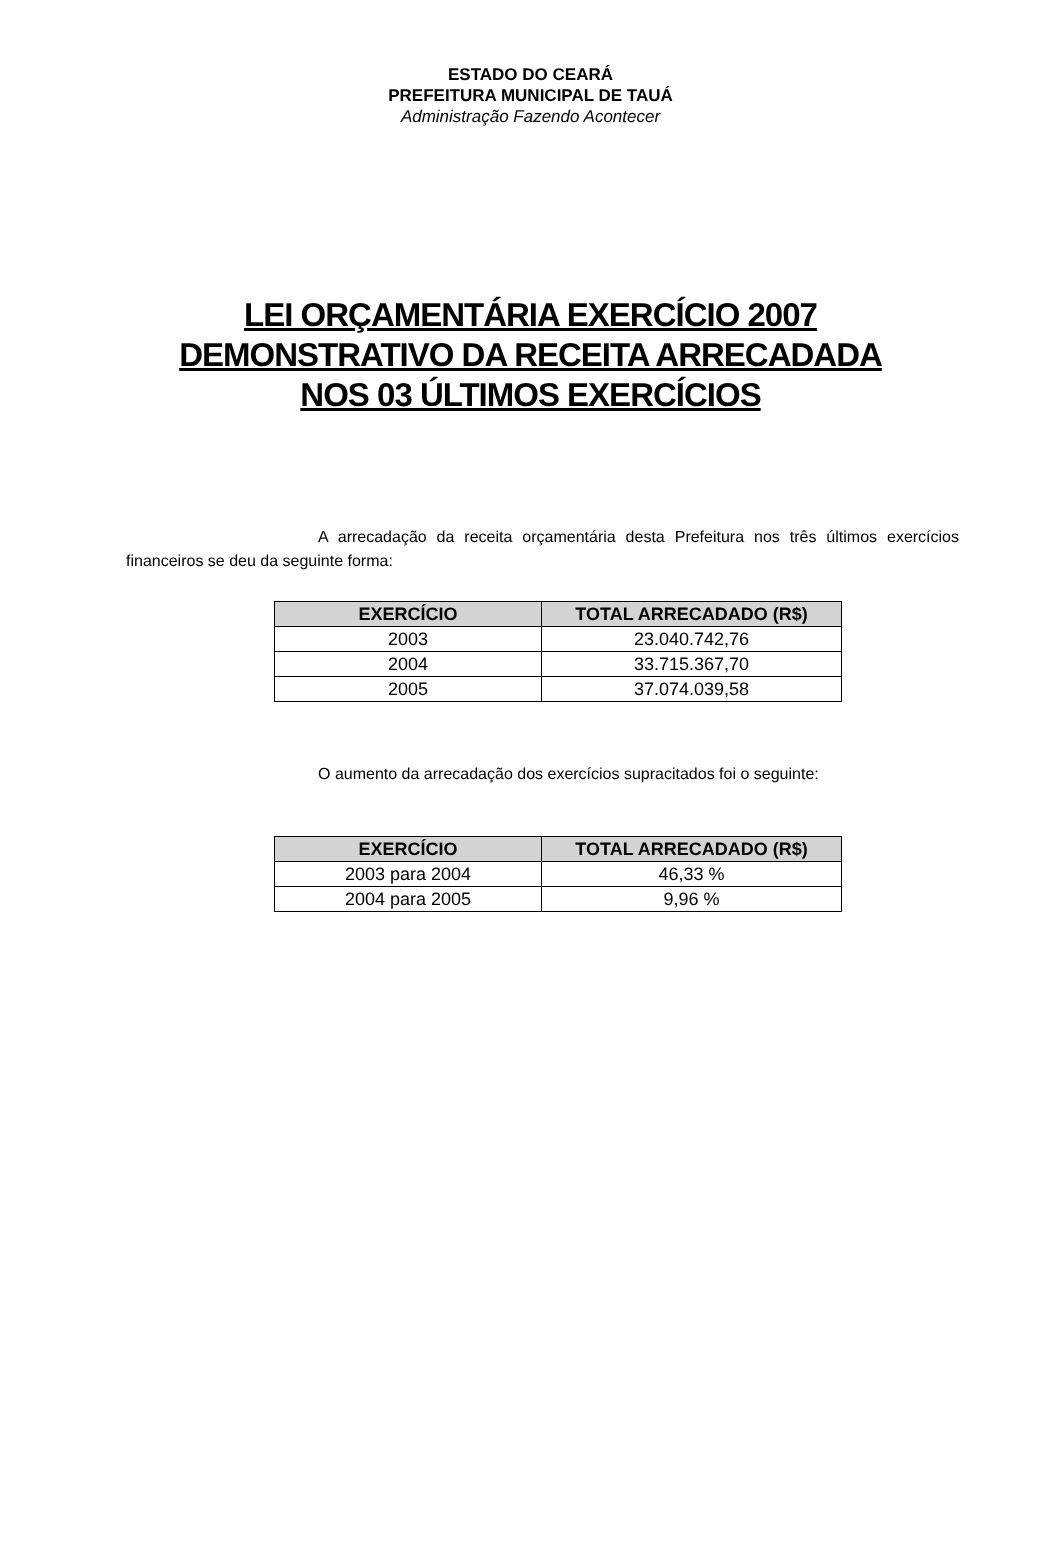ESTADO DO CEARÁ
PREFEITURA MUNICIPAL DE TAUÁ
Administração Fazendo Acontecer
LEI ORÇAMENTÁRIA EXERCÍCIO 2007
DEMONSTRATIVO DA RECEITA ARRECADADA
NOS 03 ÚLTIMOS EXERCÍCIOS
A arrecadação da receita orçamentária desta Prefeitura nos três últimos exercícios financeiros se deu da seguinte forma:
| EXERCÍCIO | TOTAL ARRECADADO (R$) |
| --- | --- |
| 2003 | 23.040.742,76 |
| 2004 | 33.715.367,70 |
| 2005 | 37.074.039,58 |
O aumento da arrecadação dos exercícios supracitados foi o seguinte:
| EXERCÍCIO | TOTAL ARRECADADO (R$) |
| --- | --- |
| 2003 para 2004 | 46,33 % |
| 2004 para 2005 | 9,96 % |